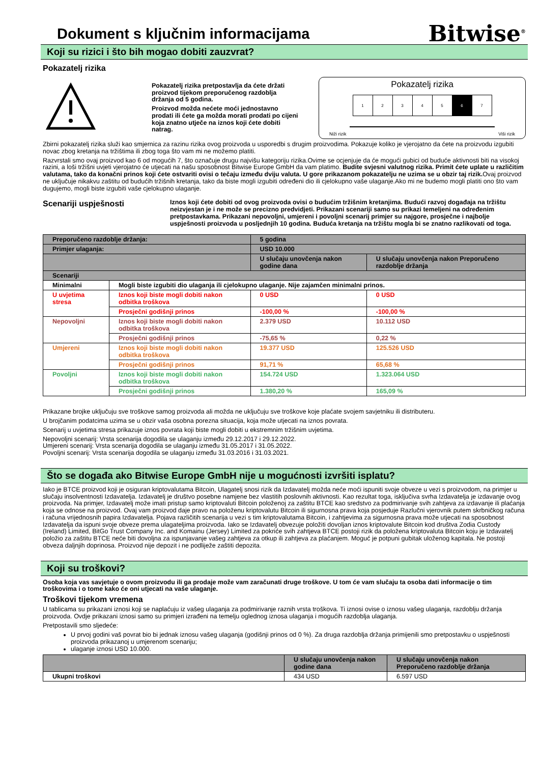Dokument s ključnim informacijama
Bitwise<sup>®</sup>
Koji su rizici i što bih mogao dobiti zauzvrat?
Pokazatelj rizika
Pokazatelj rizika pretpostavlja da ćete držati proizvod tijekom preporučenog razdoblja držanja od 5 godina.
Proizvod možda nećete moći jednostavno prodati ili ćete ga možda morati prodati po cijeni koja znatno utječe na iznos koji ćete dobiti natrag.
Pokazatelj rizika
| 1 | 2 | 3 | 4 | 5 | 6 | 7 |
Niži rizik Viši rizik
Zbirni pokazatelj rizika služi kao smjernica za razinu rizika ovog proizvoda u usporedbi s drugim proizvodima. Pokazuje koliko je vjerojatno da ćete na proizvodu izgubiti novac zbog kretanja na tržištima ili zbog toga što vam mi ne možemo platiti.
Razvrstali smo ovaj proizvod kao 6 od mogućih 7, što označuje drugu najvišu kategoriju rizika.Ovime se ocjenjuje da će mogući gubici od buduće aktivnosti biti na visokoj razini, a loši tržišni uvjeti vjerojatno će utjecati na našu sposobnost Bitwise Europe GmbH da vam platimo. Budite svjesni valutnog rizika. Primit ćete uplate u različitim valutama, tako da konačni prinos koji ćete ostvariti ovisi o tečaju između dviju valuta. U gore prikazanom pokazatelju ne uzima se u obzir taj rizik. Ovaj proizvod ne uključuje nikakvu zaštitu od budućih tržišnih kretanja, tako da biste mogli izgubiti određeni dio ili cjelokupno vaše ulaganje.Ako mi ne budemo mogli platiti ono što vam dugujemo, mogli biste izgubiti vaše cjelokupno ulaganje.
Scenariji uspješnosti
Iznos koji ćete dobiti od ovog proizvoda ovisi o budućim tržišnim kretanjima. Budući razvoj događaja na tržištu neizvjestan je i ne može se precizno predvidjeti. Prikazani scenariji samo su prikazi temeljeni na određenim pretpostavkama. Prikazani nepovoljni, umjereni i povoljni scenarij primjer su najgore, prosječne i najbolje uspješnosti proizvoda u posljednjih 10 godina. Buduća kretanja na tržištu mogla bi se znatno razlikovati od toga.
| Preporučeno razdoblje držanja: | | 5 godina | |
| Primjer ulaganja: | | USD 10.000 | |
| | | U slučaju unovčenja nakon godine dana | U slučaju unovčenja nakon Preporučeno razdoblje držanja |
| Scenariji | | | |
| Minimalni | Mogli biste izgubiti dio ulaganja ili cjelokupno ulaganje. Nije zajamčen minimalni prinos. | | |
| U uvjetima stresa | Iznos koji biste mogli dobiti nakon odbitka troškova | 0 USD | 0 USD |
| | Prosječni godišnji prinos | -100,00 % | -100,00 % |
| Nepovoljni | Iznos koji biste mogli dobiti nakon odbitka troškova | 2.379 USD | 10.112 USD |
| | Prosječni godišnji prinos | -75,65 % | 0,22 % |
| Umjereni | Iznos koji biste mogli dobiti nakon odbitka troškova | 19.377 USD | 125.526 USD |
| | Prosječni godišnji prinos | 91,71 % | 65,68 % |
| Povoljni | Iznos koji biste mogli dobiti nakon odbitka troškova | 154.724 USD | 1.323.064 USD |
| | Prosječni godišnji prinos | 1.380,20 % | 165,09 % |
Prikazane brojke uključuju sve troškove samog proizvoda ali možda ne uključuju sve troškove koje plaćate svojem savjetniku ili distributeru.
U brojčanim podatcima uzima se u obzir vaša osobna porezna situacija, koja može utjecati na iznos povrata.
Scenarij u uvjetima stresa prikazuje iznos povrata koji biste mogli dobiti u ekstremnim tržišnim uvjetima.
Nepovoljni scenarij: Vrsta scenarija dogodila se ulaganju između 29.12.2017 i 29.12.2022.
Umjereni scenarij: Vrsta scenarija dogodila se ulaganju između 31.05.2017 i 31.05.2022.
Povoljni scenarij: Vrsta scenarija dogodila se ulaganju između 31.03.2016 i 31.03.2021.
Što se događa ako Bitwise Europe GmbH nije u mogućnosti izvršiti isplatu?
Iako je BTCE proizvod koji je osiguran kriptovalutama Bitcoin, Ulagatelj snosi rizik da Izdavatelj možda neće moći ispuniti svoje obveze u vezi s proizvodom, na primjer u slučaju insolventnosti Izdavatelja. Izdavatelj je društvo posebne namjene bez vlastitih poslovnih aktivnosti. Kao rezultat toga, isključiva svrha Izdavatelja je izdavanje ovog proizvoda. Na primjer, Izdavatelj može imati pristup samo kriptovaluti Bitcoin položenoj za zaštitu BTCE kao sredstvo za podmirivanje svih zahtjeva za izdavanje ili plaćanja koja se odnose na proizvod. Ovaj vam proizvod daje pravo na položenu kriptovalutu Bitcoin ili sigurnosna prava koja posjeduje Razlučni vjerovnik putem skrbničkog računa i računa vrijednosnih papira Izdavatelja. Pojava različitih scenarija u vezi s tim kriptovalutama Bitcoin, i zahtjevima za sigurnosna prava može utjecati na sposobnost Izdavatelja da ispuni svoje obveze prema ulagateljima proizvoda. Iako se Izdavatelj obvezuje položiti dovoljan iznos kriptovalute Bitcoin kod društva Zodia Custody (Ireland) Limited, BitGo Trust Company Inc. and Komainu (Jersey) Limited za pokriće svih zahtjeva BTCE postoji rizik da položena kriptovaluta Bitcoin koju je Izdavatelj položio za zaštitu BTCE neće biti dovoljna za ispunjavanje vašeg zahtjeva za otkup ili zahtjeva za plaćanjem. Moguć je potpuni gubitak uloženog kapitala. Ne postoji obveza daljnjih doprinosa. Proizvod nije depozit i ne podliježe zaštiti depozita.
Koji su troškovi?
Osoba koja vas savjetuje o ovom proizvodu ili ga prodaje može vam zaračunati druge troškove. U tom će vam slučaju ta osoba dati informacije o tim troškovima i o tome kako će oni utjecati na vaše ulaganje.
Troškovi tijekom vremena
U tablicama su prikazani iznosi koji se naplaćuju iz vašeg ulaganja za podmirivanje raznih vrsta troškova. Ti iznosi ovise o iznosu vašeg ulaganja, razdoblju držanja proizvoda. Ovdje prikazani iznosi samo su primjeri izrađeni na temelju oglednog iznosa ulaganja i mogućih razdoblja ulaganja.
Pretpostavili smo sljedeće:
U prvoj godini vaš povrat bio bi jednak iznosu vašeg ulaganja (godišnji prinos od 0 %). Za druga razdoblja držanja primijenili smo pretpostavku o uspješnosti proizvoda prikazanoj u umjerenom scenariju;
ulaganje iznosi USD 10.000.
| | U slučaju unovčenja nakon godine dana | U slučaju unovčenja nakon Preporučeno razdoblje držanja |
| Ukupni troškovi | 434 USD | 6.597 USD |